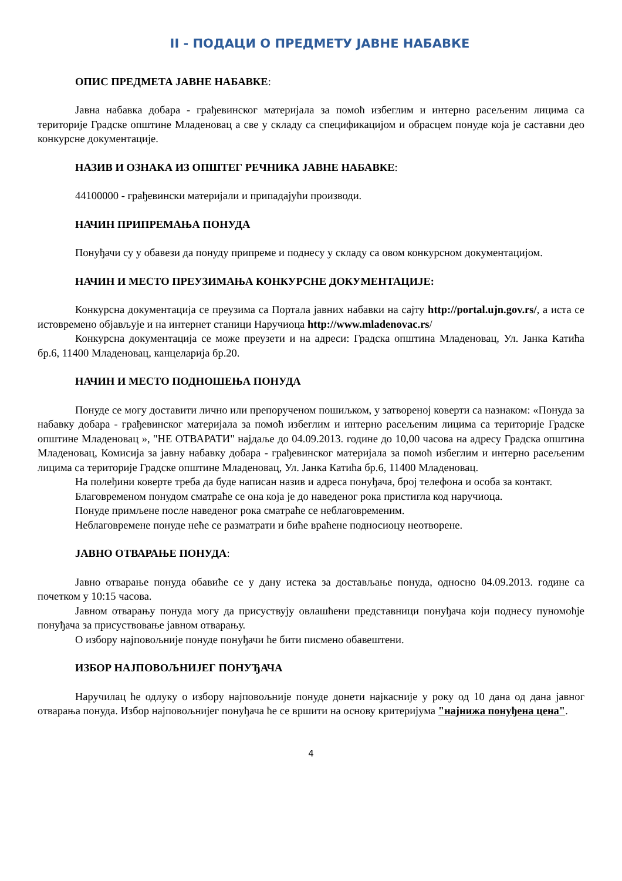II - ПОДАЦИ О ПРЕДМЕТУ ЈАВНЕ НАБАВКЕ
ОПИС ПРЕДМЕТА ЈАВНЕ НАБАВКЕ:
Јавна набавка добара - грађевинског материјала за помоћ избеглим и интерно расељеним лицима са територије Градске општине Младеновац а све у складу са спецификацијом и обрасцем понуде која је саставни део конкурсне документације.
НАЗИВ И ОЗНАКА ИЗ ОПШТЕГ РЕЧНИКА ЈАВНЕ НАБАВКЕ:
44100000 - грађевински материјали и припадајући производи.
НАЧИН ПРИПРЕМАЊА ПОНУДА
Понуђачи су у обавези да понуду припреме и поднесу у складу са овом конкурсном документацијом.
НАЧИН И МЕСТО ПРЕУЗИМАЊА КОНКУРСНЕ ДОКУМЕНТАЦИЈЕ:
Конкурсна документација се преузима са Портала јавних набавки на сајту http://portal.ujn.gov.rs/, а иста се истовремено објављује и на интернет станици Наручиоца http://www.mladenovac.rs/
Конкурсна документација се може преузети и на адреси: Градска општина Младеновац, Ул. Јанка Катића бр.6, 11400 Младеновац, канцеларија бр.20.
НАЧИН И МЕСТО ПОДНОШЕЊА ПОНУДА
Понуде се могу доставити лично или препорученом пошиљком, у затвореној коверти са назнаком: «Понуда за набавку добара - грађевинског материјала за помоћ избеглим и интерно расељеним лицима са територије Градске општине Младеновац », "НЕ ОТВАРАТИ" најдаље до 04.09.2013. године до 10,00 часова на адресу Градска општина Младеновац, Комисија за јавну набавку добара - грађевинског материјала за помоћ избеглим и интерно расељеним лицима са територије Градске општине Младеновац, Ул. Јанка Катића бр.6, 11400 Младеновац.
На полеђини коверте треба да буде написан назив и адреса понуђача, број телефона и особа за контакт.
Благовременом понудом сматраће се она која је до наведеног рока пристигла код наручиоца.
Понуде примљене после наведеног рока сматраће се неблаговременим.
Неблаговремене понуде неће се разматрати и биће враћене подносиоцу неотворене.
ЈАВНО ОТВАРАЊЕ ПОНУДА:
Јавно отварање понуда обавиће се у дану истека за достављање понуда, односно 04.09.2013. године са почетком у 10:15 часова.
Јавном отварању понуда могу да присуствују овлашћени представници понуђача који поднесу пуномоћје понуђача за присуствовање јавном отварању.
О избору најповољније понуде понуђачи ће бити писмено обавештени.
ИЗБОР НАЈПОВОЉНИЈЕГ ПОНУЂАЧА
Наручилац ће одлуку о избору најповољније понуде донети најкасније у року од 10 дана од дана јавног отварања понуда. Избор најповољнијег понуђача ће се вршити на основу критеријума "најнижа понуђена цена".
4